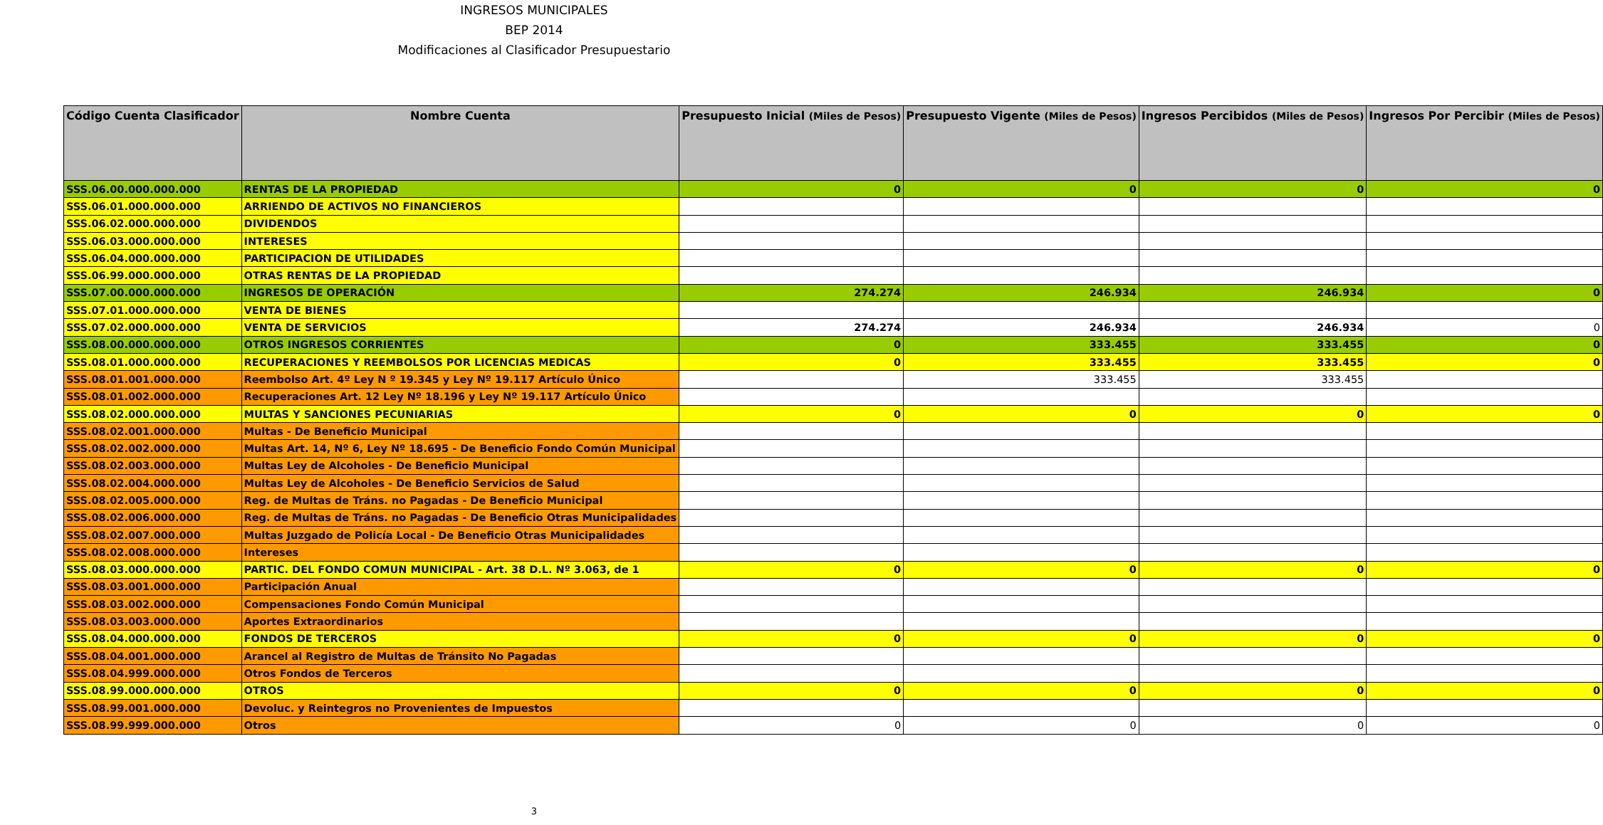INGRESOS MUNICIPALES
BEP 2014
Modificaciones al Clasificador Presupuestario
| Código Cuenta Clasificador | Nombre Cuenta | Presupuesto Inicial (Miles de Pesos) | Presupuesto Vigente (Miles de Pesos) | Ingresos Percibidos (Miles de Pesos) | Ingresos Por Percibir (Miles de Pesos) |
| --- | --- | --- | --- | --- | --- |
| SSS.06.00.000.000.000 | RENTAS DE LA PROPIEDAD | 0 | 0 | 0 | 0 |
| SSS.06.01.000.000.000 | ARRIENDO DE ACTIVOS NO FINANCIEROS | | | | |
| SSS.06.02.000.000.000 | DIVIDENDOS | | | | |
| SSS.06.03.000.000.000 | INTERESES | | | | |
| SSS.06.04.000.000.000 | PARTICIPACION DE UTILIDADES | | | | |
| SSS.06.99.000.000.000 | OTRAS RENTAS DE LA PROPIEDAD | | | | |
| SSS.07.00.000.000.000 | INGRESOS DE OPERACIÓN | 274.274 | 246.934 | 246.934 | 0 |
| SSS.07.01.000.000.000 | VENTA DE BIENES | | | | |
| SSS.07.02.000.000.000 | VENTA DE SERVICIOS | 274.274 | 246.934 | 246.934 | 0 |
| SSS.08.00.000.000.000 | OTROS INGRESOS CORRIENTES | 0 | 333.455 | 333.455 | 0 |
| SSS.08.01.000.000.000 | RECUPERACIONES Y REEMBOLSOS POR LICENCIAS MEDICAS | 0 | 333.455 | 333.455 | 0 |
| SSS.08.01.001.000.000 | Reembolso Art. 4º Ley N º 19.345 y Ley Nº 19.117 Artículo Único | | 333.455 | 333.455 | |
| SSS.08.01.002.000.000 | Recuperaciones Art. 12 Ley Nº 18.196 y Ley Nº 19.117 Artículo Único | | | | |
| SSS.08.02.000.000.000 | MULTAS Y SANCIONES PECUNIARIAS | 0 | 0 | 0 | 0 |
| SSS.08.02.001.000.000 | Multas - De Beneficio Municipal | | | | |
| SSS.08.02.002.000.000 | Multas Art. 14, Nº 6, Ley Nº 18.695 - De Beneficio Fondo Común Municipal | | | | |
| SSS.08.02.003.000.000 | Multas Ley de Alcoholes - De Beneficio Municipal | | | | |
| SSS.08.02.004.000.000 | Multas Ley de Alcoholes - De Beneficio Servicios de Salud | | | | |
| SSS.08.02.005.000.000 | Reg. de Multas de Tráns. no Pagadas - De Beneficio Municipal | | | | |
| SSS.08.02.006.000.000 | Reg. de Multas de Tráns. no Pagadas - De Beneficio Otras Municipalidades | | | | |
| SSS.08.02.007.000.000 | Multas Juzgado de Policía Local - De Beneficio Otras Municipalidades | | | | |
| SSS.08.02.008.000.000 | Intereses | | | | |
| SSS.08.03.000.000.000 | PARTIC. DEL FONDO COMUN MUNICIPAL - Art. 38 D.L. Nº 3.063, de 1 | 0 | 0 | 0 | 0 |
| SSS.08.03.001.000.000 | Participación Anual | | | | |
| SSS.08.03.002.000.000 | Compensaciones Fondo Común Municipal | | | | |
| SSS.08.03.003.000.000 | Aportes Extraordinarios | | | | |
| SSS.08.04.000.000.000 | FONDOS DE TERCEROS | 0 | 0 | 0 | 0 |
| SSS.08.04.001.000.000 | Arancel al Registro de Multas de Tránsito No Pagadas | | | | |
| SSS.08.04.999.000.000 | Otros Fondos de Terceros | | | | |
| SSS.08.99.000.000.000 | OTROS | 0 | 0 | 0 | 0 |
| SSS.08.99.001.000.000 | Devoluc. y Reintegros no Provenientes de Impuestos | | | | |
| SSS.08.99.999.000.000 | Otros | 0 | 0 | 0 | 0 |
3